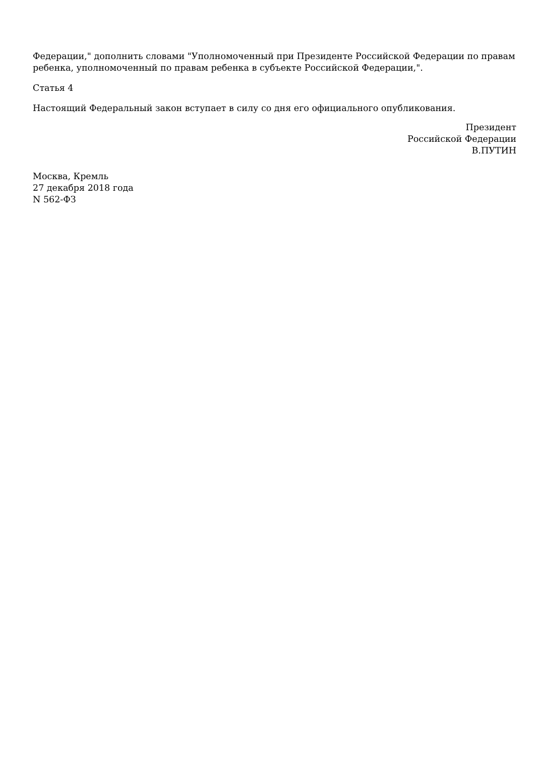Федерации," дополнить словами "Уполномоченный при Президенте Российской Федерации по правам ребенка, уполномоченный по правам ребенка в субъекте Российской Федерации,".
Статья 4
Настоящий Федеральный закон вступает в силу со дня его официального опубликования.
Президент
Российской Федерации
В.ПУТИН
Москва, Кремль
27 декабря 2018 года
N 562-ФЗ